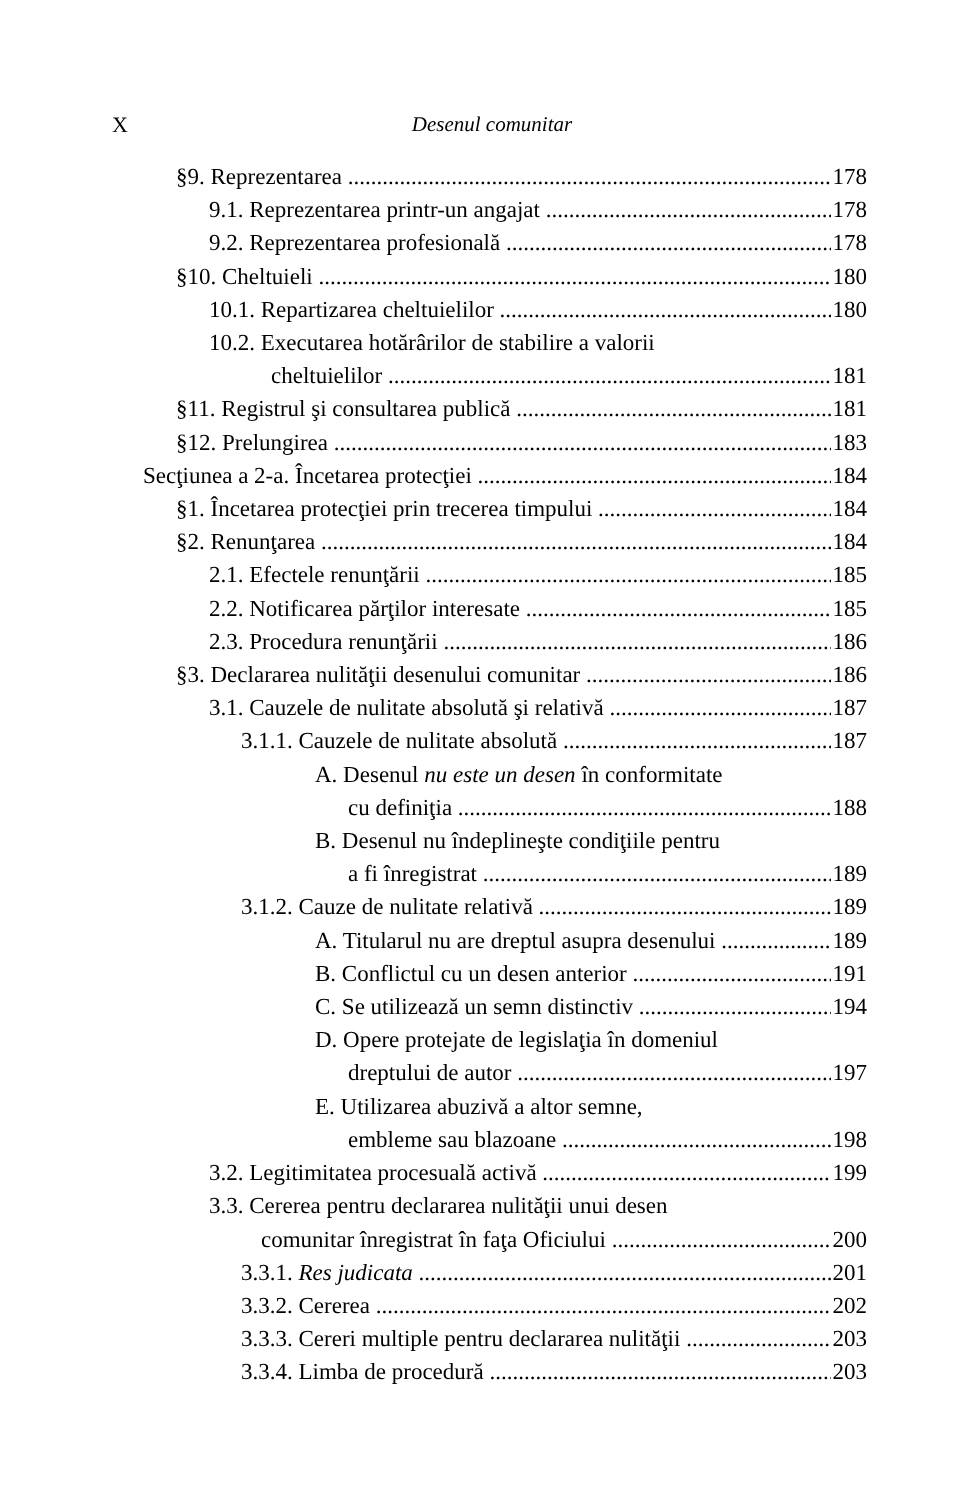X Desenul comunitar
§9. Reprezentarea 178
9.1. Reprezentarea printr-un angajat 178
9.2. Reprezentarea profesională 178
§10. Cheltuieli 180
10.1. Repartizarea cheltuielilor 180
10.2. Executarea hotărârilor de stabilire a valorii
cheltuielilor 181
§11. Registrul şi consultarea publică 181
§12. Prelungirea 183
Secţiunea a 2-a. Încetarea protecţiei 184
§1. Încetarea protecţiei prin trecerea timpului 184
§2. Renunţarea 184
2.1. Efectele renunţării 185
2.2. Notificarea părţilor interesate 185
2.3. Procedura renunţării 186
§3. Declararea nulităţii desenului comunitar 186
3.1. Cauzele de nulitate absolută şi relativă 187
3.1.1. Cauzele de nulitate absolută 187
A. Desenul nu este un desen în conformitate
cu definiţia 188
B. Desenul nu îndeplineşte condiţiile pentru
a fi înregistrat 189
3.1.2. Cauze de nulitate relativă 189
A. Titularul nu are dreptul asupra desenului 189
B. Conflictul cu un desen anterior 191
C. Se utilizează un semn distinctiv 194
D. Opere protejate de legislaţia în domeniul
dreptului de autor 197
E. Utilizarea abuzivă a altor semne,
embleme sau blazoane 198
3.2. Legitimitatea procesuală activă 199
3.3. Cererea pentru declararea nulităţii unui desen
comunitar înregistrat în faţa Oficiului 200
3.3.1. Res judicata 201
3.3.2. Cererea 202
3.3.3. Cereri multiple pentru declararea nulităţii 203
3.3.4. Limba de procedură 203